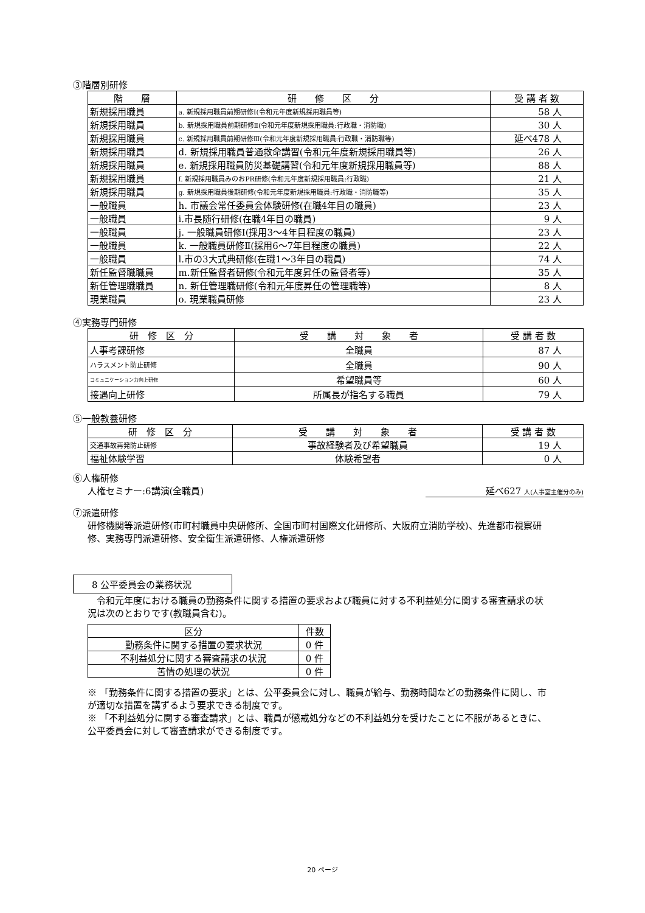③階層別研修
| 階 層 | 研 修 区 分 | 受 講 者 数 |
| --- | --- | --- |
| 新規採用職員 | a. 新規採用職員前期研修Ⅰ(令和元年度新規採用職員等) | 58 人 |
| 新規採用職員 | b. 新規採用職員前期研修Ⅱ(令和元年度新規採用職員:行政職・消防職) | 30 人 |
| 新規採用職員 | c. 新規採用職員前期研修Ⅲ(令和元年度新規採用職員:行政職・消防職等) | 延べ478 人 |
| 新規採用職員 | d. 新規採用職員普通救命講習(令和元年度新規採用職員等) | 26 人 |
| 新規採用職員 | e. 新規採用職員防災基礎講習(令和元年度新規採用職員等) | 88 人 |
| 新規採用職員 | f. 新規採用職員みのおPR研修(令和元年度新規採用職員:行政職) | 21 人 |
| 新規採用職員 | g. 新規採用職員後期研修(令和元年度新規採用職員:行政職・消防職等) | 35 人 |
| 一般職員 | h. 市議会常任委員会体験研修(在職4年目の職員) | 23 人 |
| 一般職員 | i.市長随行研修(在職4年目の職員) | 9 人 |
| 一般職員 | j. 一般職員研修Ⅰ(採用3～4年目程度の職員) | 23 人 |
| 一般職員 | k. 一般職員研修Ⅱ(採用6～7年目程度の職員) | 22 人 |
| 一般職員 | l.市の3大式典研修(在職1～3年目の職員) | 74 人 |
| 新任監督職職員 | m.新任監督者研修(令和元年度昇任の監督者等) | 35 人 |
| 新任管理職職員 | n. 新任管理職研修(令和元年度昇任の管理職等) | 8 人 |
| 現業職員 | o. 現業職員研修 | 23 人 |
④実務専門研修
| 研 修 区 分 | 受 講 対 象 者 | 受 講 者 数 |
| --- | --- | --- |
| 人事考課研修 | 全職員 | 87 人 |
| ハラスメント防止研修 | 全職員 | 90 人 |
| コミュニケーション力向上研修 | 希望職員等 | 60 人 |
| 接遇向上研修 | 所属長が指名する職員 | 79 人 |
⑤一般教養研修
| 研 修 区 分 | 受 講 対 象 者 | 受 講 者 数 |
| --- | --- | --- |
| 交通事故再発防止研修 | 事故経験者及び希望職員 | 19 人 |
| 福祉体験学習 | 体験希望者 | 0 人 |
⑥人権研修
人権セミナー:6講演(全職員) 延べ627 人(人事室主催分のみ)
⑦派遣研修
研修機関等派遣研修(市町村職員中央研修所、全国市町村国際文化研修所、大阪府立消防学校)、先進都市視察研修、実務専門派遣研修、安全衛生派遣研修、人権派遣研修
8 公平委員会の業務状況
　令和元年度における職員の勤務条件に関する措置の要求および職員に対する不利益処分に関する審査請求の状況は次のとおりです(教職員含む)。
| 区分 | 件数 |
| --- | --- |
| 勤務条件に関する措置の要求状況 | 0 件 |
| 不利益処分に関する審査請求の状況 | 0 件 |
| 苦情の処理の状況 | 0 件 |
※ 「勤務条件に関する措置の要求」とは、公平委員会に対し、職員が給与、勤務時間などの勤務条件に関し、市が適切な措置を講ずるよう要求できる制度です。
※ 「不利益処分に関する審査請求」とは、職員が懲戒処分などの不利益処分を受けたことに不服があるときに、公平委員会に対して審査請求ができる制度です。
20 ページ